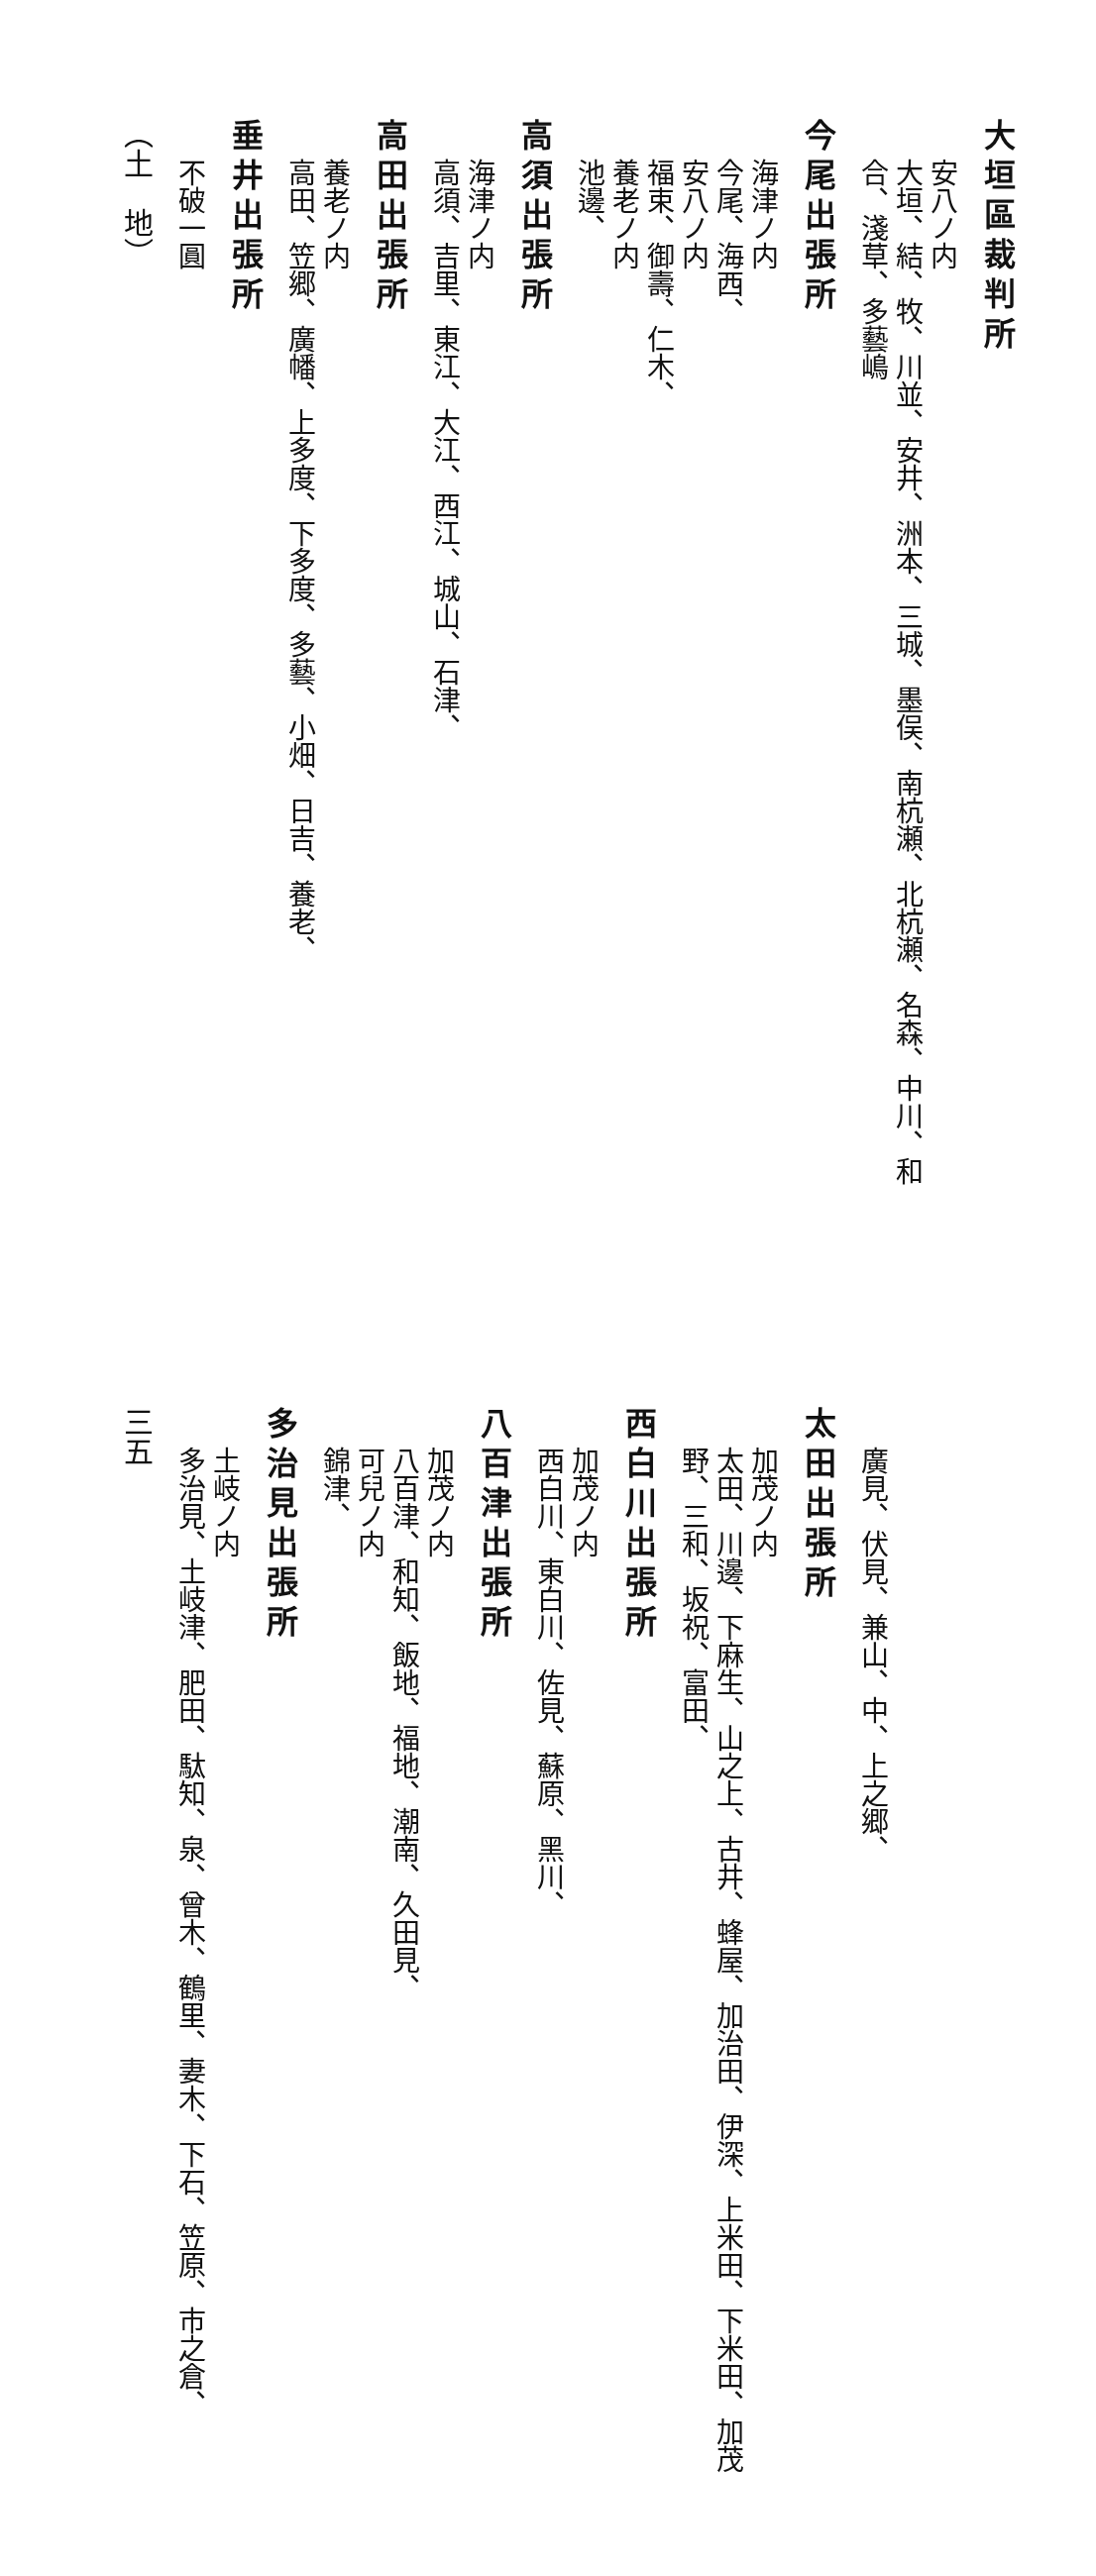大垣區裁判所
安八ノ内
大垣、結、牧、川並、安井、洲本、三城、墨俣、南杭瀬、北杭瀬、名森、中川、和合、淺草、多藝嶋
今尾出張所
海津ノ内
今尾、海西、
安八ノ内
福束、御壽、仁木、
養老ノ内
池邊、
高須出張所
海津ノ内
高須、吉里、東江、大江、西江、城山、石津、
高田出張所
養老ノ内
高田、笠郷、廣幡、上多度、下多度、多藝、小畑、日吉、養老、
垂井出張所
不破一圓
（土　地）
廣見、伏見、兼山、中、上之郷、
太田出張所
加茂ノ内
太田、川邊、下麻生、山之上、古井、蜂屋、加治田、伊深、上米田、下米田、加茂野、三和、坂祝、富田、
西白川出張所
加茂ノ内
西白川、東白川、佐見、蘇原、黑川、
八百津出張所
加茂ノ内
八百津、和知、飯地、福地、潮南、久田見、
可兒ノ内
錦津、
多治見出張所
土岐ノ内
多治見、土岐津、肥田、駄知、泉、曾木、鶴里、妻木、下石、笠原、市之倉、
三五